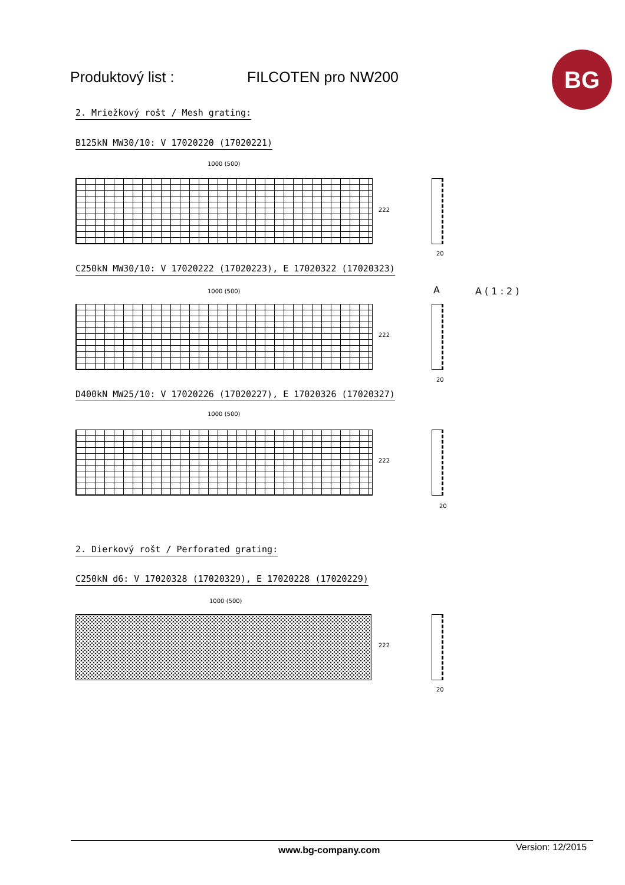Produktový list : FILCOTEN pro NW200 BG
2. Mriežkový rošt / Mesh grating:
B125kN MW30/10: V 17020220 (17020221)
1000 (500)
222
20
C250kN MW30/10: V 17020222 (17020223), E 17020322 (17020323)
1000 (500) A A ( 1 : 2 )
222
20
D400kN MW25/10: V 17020226 (17020227), E 17020326 (17020327)
1000 (500)
222
20
2. Dierkový rošt / Perforated grating:
C250kN d6: V 17020328 (17020329), E 17020228 (17020229)
1000 (500)
222
20
www.bg-company.com Version: 12/2015